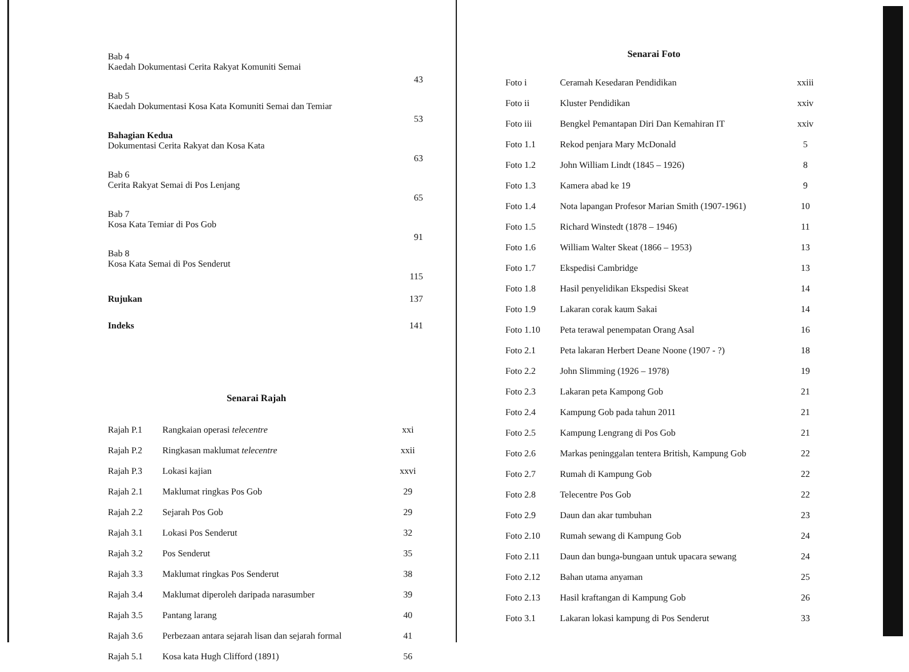| Bab 4 Kaedah Dokumentasi Cerita Rakyat Komuniti Semai | 43 |
| Bab 5 Kaedah Dokumentasi Kosa Kata Komuniti Semai dan Temiar | 53 |
| Bahagian Kedua Dokumentasi Cerita Rakyat dan Kosa Kata | 63 |
| Bab 6 Cerita Rakyat Semai di Pos Lenjang | 65 |
| Bab 7 Kosa Kata Temiar di Pos Gob | 91 |
| Bab 8 Kosa Kata Semai di Pos Senderut | 115 |
| Rujukan | 137 |
| Indeks | 141 |
Senarai Rajah
| Rajah P.1 | Rangkaian operasi telecentre | xxi |
| Rajah P.2 | Ringkasan maklumat telecentre | xxii |
| Rajah P.3 | Lokasi kajian | xxvi |
| Rajah 2.1 | Maklumat ringkas Pos Gob | 29 |
| Rajah 2.2 | Sejarah Pos Gob | 29 |
| Rajah 3.1 | Lokasi Pos Senderut | 32 |
| Rajah 3.2 | Pos Senderut | 35 |
| Rajah 3.3 | Maklumat ringkas Pos Senderut | 38 |
| Rajah 3.4 | Maklumat diperoleh daripada narasumber | 39 |
| Rajah 3.5 | Pantang larang | 40 |
| Rajah 3.6 | Perbezaan antara sejarah lisan dan sejarah formal | 41 |
| Rajah 5.1 | Kosa kata Hugh Clifford (1891) | 56 |
Senarai Foto
| Foto i | Ceramah Kesedaran Pendidikan | xxiii |
| Foto ii | Kluster Pendidikan | xxiv |
| Foto iii | Bengkel Pemantapan Diri Dan Kemahiran IT | xxiv |
| Foto 1.1 | Rekod penjara Mary McDonald | 5 |
| Foto 1.2 | John William Lindt (1845 – 1926) | 8 |
| Foto 1.3 | Kamera abad ke 19 | 9 |
| Foto 1.4 | Nota lapangan Profesor Marian Smith (1907-1961) | 10 |
| Foto 1.5 | Richard Winstedt (1878 – 1946) | 11 |
| Foto 1.6 | William Walter Skeat (1866 – 1953) | 13 |
| Foto 1.7 | Ekspedisi Cambridge | 13 |
| Foto 1.8 | Hasil penyelidikan Ekspedisi Skeat | 14 |
| Foto 1.9 | Lakaran corak kaum Sakai | 14 |
| Foto 1.10 | Peta terawal penempatan Orang Asal | 16 |
| Foto 2.1 | Peta lakaran Herbert Deane Noone (1907 - ?) | 18 |
| Foto 2.2 | John Slimming (1926 – 1978) | 19 |
| Foto 2.3 | Lakaran peta Kampong Gob | 21 |
| Foto 2.4 | Kampung Gob pada tahun 2011 | 21 |
| Foto 2.5 | Kampung Lengrang di Pos Gob | 21 |
| Foto 2.6 | Markas peninggalan tentera British, Kampung Gob | 22 |
| Foto 2.7 | Rumah di Kampung Gob | 22 |
| Foto 2.8 | Telecentre Pos Gob | 22 |
| Foto 2.9 | Daun dan akar tumbuhan | 23 |
| Foto 2.10 | Rumah sewang di Kampung Gob | 24 |
| Foto 2.11 | Daun dan bunga-bungaan untuk upacara sewang | 24 |
| Foto 2.12 | Bahan utama anyaman | 25 |
| Foto 2.13 | Hasil kraftangan di Kampung Gob | 26 |
| Foto 3.1 | Lakaran lokasi kampung di Pos Senderut | 33 |